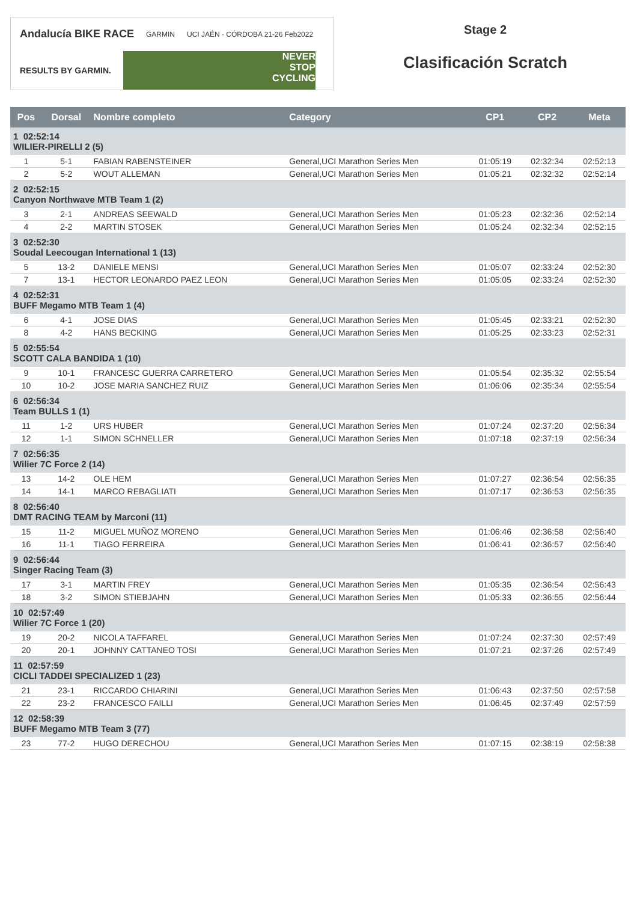Andalucía BIKE RACE GARMIN UCI JAÉN · CÓRDOBA 21-26 Feb2022
RESULTS BY GARMIN.
NEVER
STOP
CYCLING
Stage 2
Clasificación Scratch
| Pos | Dorsal | Nombre completo | Category | CP1 | CP2 | Meta |
| --- | --- | --- | --- | --- | --- | --- |
| 1 02:52:14 WILIER-PIRELLI 2 (5) | | | | | | |
| 1 | 5-1 | FABIAN RABENSTEINER | General,UCI Marathon Series Men | 01:05:19 | 02:32:34 | 02:52:13 |
| 2 | 5-2 | WOUT ALLEMAN | General,UCI Marathon Series Men | 01:05:21 | 02:32:32 | 02:52:14 |
| 2 02:52:15 Canyon Northwave MTB Team 1 (2) | | | | | | |
| 3 | 2-1 | ANDREAS SEEWALD | General,UCI Marathon Series Men | 01:05:23 | 02:32:36 | 02:52:14 |
| 4 | 2-2 | MARTIN STOSEK | General,UCI Marathon Series Men | 01:05:24 | 02:32:34 | 02:52:15 |
| 3 02:52:30 Soudal Leecougan International 1 (13) | | | | | | |
| 5 | 13-2 | DANIELE MENSI | General,UCI Marathon Series Men | 01:05:07 | 02:33:24 | 02:52:30 |
| 7 | 13-1 | HECTOR LEONARDO PAEZ LEON | General,UCI Marathon Series Men | 01:05:05 | 02:33:24 | 02:52:30 |
| 4 02:52:31 BUFF Megamo MTB Team 1 (4) | | | | | | |
| 6 | 4-1 | JOSE DIAS | General,UCI Marathon Series Men | 01:05:45 | 02:33:21 | 02:52:30 |
| 8 | 4-2 | HANS BECKING | General,UCI Marathon Series Men | 01:05:25 | 02:33:23 | 02:52:31 |
| 5 02:55:54 SCOTT CALA BANDIDA 1 (10) | | | | | | |
| 9 | 10-1 | FRANCESC GUERRA CARRETERO | General,UCI Marathon Series Men | 01:05:54 | 02:35:32 | 02:55:54 |
| 10 | 10-2 | JOSE MARIA SANCHEZ RUIZ | General,UCI Marathon Series Men | 01:06:06 | 02:35:34 | 02:55:54 |
| 6 02:56:34 Team BULLS 1 (1) | | | | | | |
| 11 | 1-2 | URS HUBER | General,UCI Marathon Series Men | 01:07:24 | 02:37:20 | 02:56:34 |
| 12 | 1-1 | SIMON SCHNELLER | General,UCI Marathon Series Men | 01:07:18 | 02:37:19 | 02:56:34 |
| 7 02:56:35 Wilier 7C Force 2 (14) | | | | | | |
| 13 | 14-2 | OLE HEM | General,UCI Marathon Series Men | 01:07:27 | 02:36:54 | 02:56:35 |
| 14 | 14-1 | MARCO REBAGLIATI | General,UCI Marathon Series Men | 01:07:17 | 02:36:53 | 02:56:35 |
| 8 02:56:40 DMT RACING TEAM by Marconi (11) | | | | | | |
| 15 | 11-2 | MIGUEL MUÑOZ MORENO | General,UCI Marathon Series Men | 01:06:46 | 02:36:58 | 02:56:40 |
| 16 | 11-1 | TIAGO FERREIRA | General,UCI Marathon Series Men | 01:06:41 | 02:36:57 | 02:56:40 |
| 9 02:56:44 Singer Racing Team (3) | | | | | | |
| 17 | 3-1 | MARTIN FREY | General,UCI Marathon Series Men | 01:05:35 | 02:36:54 | 02:56:43 |
| 18 | 3-2 | SIMON STIEBJAHN | General,UCI Marathon Series Men | 01:05:33 | 02:36:55 | 02:56:44 |
| 10 02:57:49 Wilier 7C Force 1 (20) | | | | | | |
| 19 | 20-2 | NICOLA TAFFAREL | General,UCI Marathon Series Men | 01:07:24 | 02:37:30 | 02:57:49 |
| 20 | 20-1 | JOHNNY CATTANEO TOSI | General,UCI Marathon Series Men | 01:07:21 | 02:37:26 | 02:57:49 |
| 11 02:57:59 CICLI TADDEI SPECIALIZED 1 (23) | | | | | | |
| 21 | 23-1 | RICCARDO CHIARINI | General,UCI Marathon Series Men | 01:06:43 | 02:37:50 | 02:57:58 |
| 22 | 23-2 | FRANCESCO FAILLI | General,UCI Marathon Series Men | 01:06:45 | 02:37:49 | 02:57:59 |
| 12 02:58:39 BUFF Megamo MTB Team 3 (77) | | | | | | |
| 23 | 77-2 | HUGO DERECHOU | General,UCI Marathon Series Men | 01:07:15 | 02:38:19 | 02:58:38 |